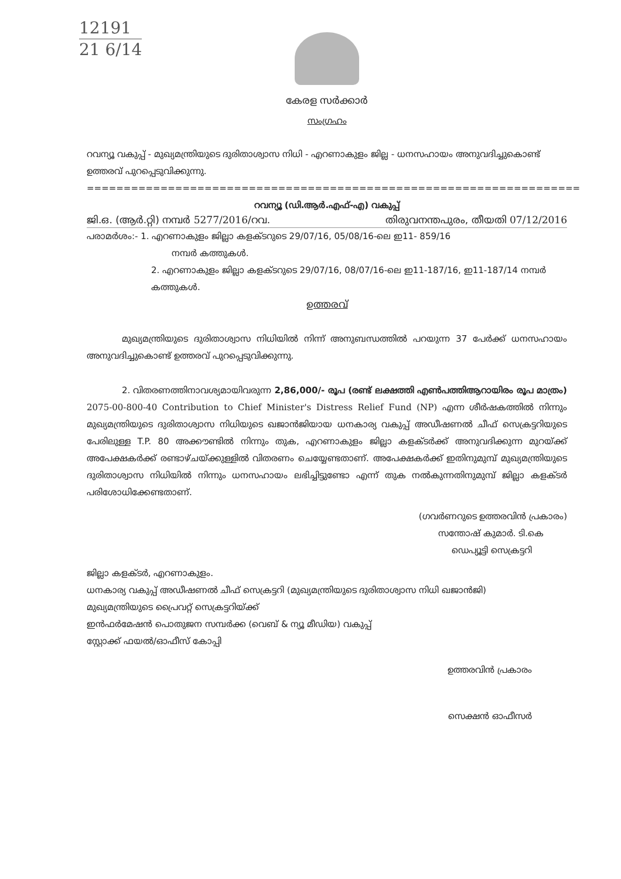12191
21 6/14
കേരള സർക്കാർ
സംഗ്രഹം
റവന്യൂ വകുപ്പ് - മുഖ്യമന്ത്രിയുടെ ദുരിതാശ്വാസ നിധി - എറണാകുളം ജില്ല - ധനസഹായം അനുവദിച്ചുകൊണ്ട് ഉത്തരവ് പുറപ്പെടുവിക്കുന്നു.
===================================================================
റവന്യൂ (ഡി.ആർ.എഫ്-എ) വകുപ്പ്
ജി.ഒ. (ആർ.റ്റി) നമ്പർ 5277/2016/റവ. തിരുവനന്തപുരം, തീയതി 07/12/2016
പരാമർശം:- 1. എറണാകുളം ജില്ലാ കളക്ടറുടെ 29/07/16, 05/08/16-ലെ ഇ11- 859/16
നമ്പർ കത്തുകൾ.
2. എറണാകുളം ജില്ലാ കളക്ടറുടെ 29/07/16, 08/07/16-ലെ ഇ11-187/16, ഇ11-187/14 നമ്പർ കത്തുകൾ.
ഉത്തരവ്
മുഖ്യമന്ത്രിയുടെ ദുരിതാശ്വാസ നിധിയിൽ നിന്ന് അനുബന്ധത്തിൽ പറയുന്ന 37 പേർക്ക് ധനസഹായം അനുവദിച്ചുകൊണ്ട് ഉത്തരവ് പുറപ്പെടുവിക്കുന്നു.
2. വിതരണത്തിനാവശ്യമായിവരുന്ന 2,86,000/- രൂപ (രണ്ട് ലക്ഷത്തി എൺപത്തിആറായിരം രൂപ മാത്രം) 2075-00-800-40 Contribution to Chief Minister's Distress Relief Fund (NP) എന്ന ശീർഷകത്തിൽ നിന്നും മുഖ്യമന്ത്രിയുടെ ദുരിതാശ്വാസ നിധിയുടെ ഖജാൻജിയായ ധനകാര്യ വകുപ്പ് അഡീഷണൽ ചീഫ് സെക്രട്ടറിയുടെ പേരിലുള്ള T.P. 80 അക്കൗണ്ടിൽ നിന്നും തുക, എറണാകുളം ജില്ലാ കളക്ടർക്ക് അനുവദിക്കുന്ന മുറയ്ക്ക് അപേക്ഷകർക്ക് രണ്ടാഴ്ചയ്ക്കുള്ളിൽ വിതരണം ചെയ്യേണ്ടതാണ്. അപേക്ഷകർക്ക് ഇതിനുമുമ്പ് മുഖ്യമന്ത്രിയുടെ ദുരിതാശ്വാസ നിധിയിൽ നിന്നും ധനസഹായം ലഭിച്ചിട്ടുണ്ടോ എന്ന് തുക നൽകുന്നതിനുമുമ്പ് ജില്ലാ കളക്ടർ പരിശോധിക്കേണ്ടതാണ്.
(ഗവർണറുടെ ഉത്തരവിൻ പ്രകാരം)
സന്തോഷ് കുമാർ. ടി.കെ
ഡെപ്യൂട്ടി സെക്രട്ടറി
ജില്ലാ കളക്ടർ, എറണാകുളം.
ധനകാര്യ വകുപ്പ് അഡീഷണൽ ചീഫ് സെക്രട്ടറി (മുഖ്യമന്ത്രിയുടെ ദുരിതാശ്വാസ നിധി ഖജാൻജി)
മുഖ്യമന്ത്രിയുടെ പ്രൈവറ്റ് സെക്രട്ടറിയ്ക്ക്
ഇൻഫർമേഷൻ പൊതുജന സമ്പർക്ക (വെബ് & ന്യൂ മീഡിയ) വകുപ്പ്
സ്റ്റോക്ക് ഫയൽ/ഓഫീസ് കോപ്പി
ഉത്തരവിൻ പ്രകാരം
സെക്ഷൻ ഓഫീസർ